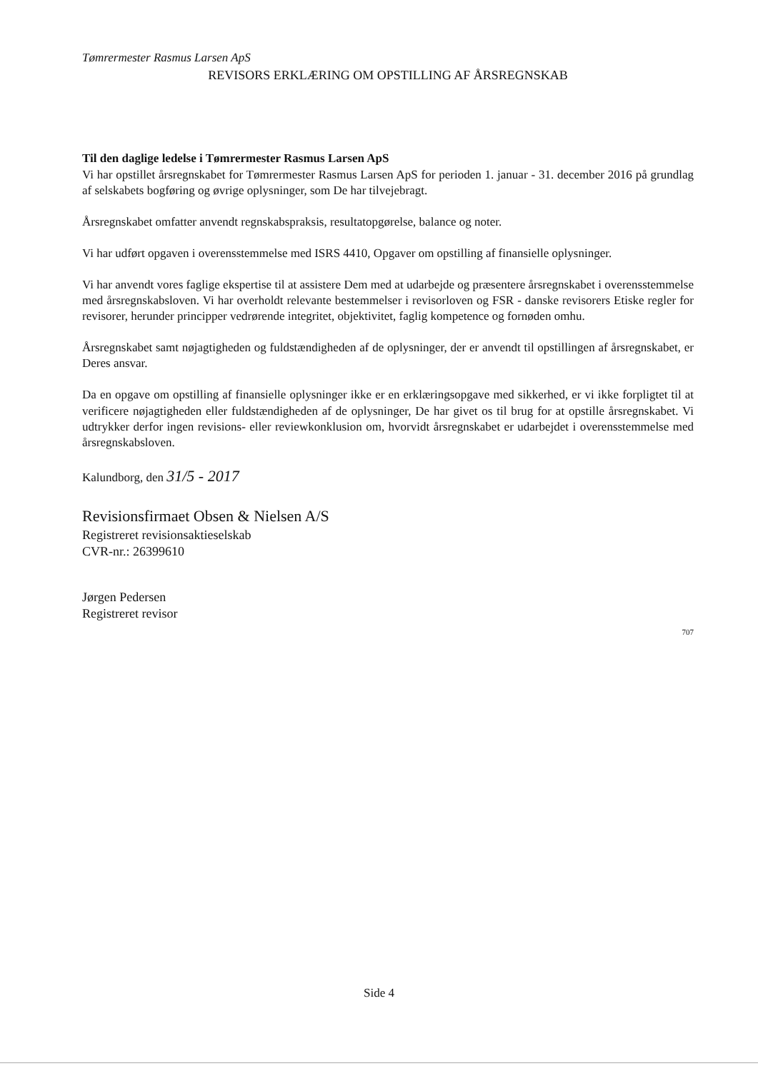Tømrermester Rasmus Larsen ApS
REVISORS ERKLÆRING OM OPSTILLING AF ÅRSREGNSKAB
Til den daglige ledelse i Tømrermester Rasmus Larsen ApS
Vi har opstillet årsregnskabet for Tømrermester Rasmus Larsen ApS for perioden 1. januar - 31. december 2016 på grundlag af selskabets bogføring og øvrige oplysninger, som De har tilvejebragt.
Årsregnskabet omfatter anvendt regnskabspraksis, resultatopgørelse, balance og noter.
Vi har udført opgaven i overensstemmelse med ISRS 4410, Opgaver om opstilling af finansielle oplysninger.
Vi har anvendt vores faglige ekspertise til at assistere Dem med at udarbejde og præsentere årsregnskabet i overensstemmelse med årsregnskabsloven. Vi har overholdt relevante bestemmelser i revisorloven og FSR - danske revisorers Etiske regler for revisorer, herunder principper vedrørende integritet, objektivitet, faglig kompetence og fornøden omhu.
Årsregnskabet samt nøjagtigheden og fuldstændigheden af de oplysninger, der er anvendt til opstillingen af årsregnskabet, er Deres ansvar.
Da en opgave om opstilling af finansielle oplysninger ikke er en erklæringsopgave med sikkerhed, er vi ikke forpligtet til at verificere nøjagtigheden eller fuldstændigheden af de oplysninger, De har givet os til brug for at opstille årsregnskabet. Vi udtrykker derfor ingen revisions- eller reviewkonklusion om, hvorvidt årsregnskabet er udarbejdet i overensstemmelse med årsregnskabsloven.
Kalundborg, den 31/5 - 2017
Revisionsfirmaet Obsen & Nielsen A/S
Registreret revisionsaktieselskab
CVR-nr.: 26399610
Jørgen Pedersen
Registreret revisor
707
Side 4